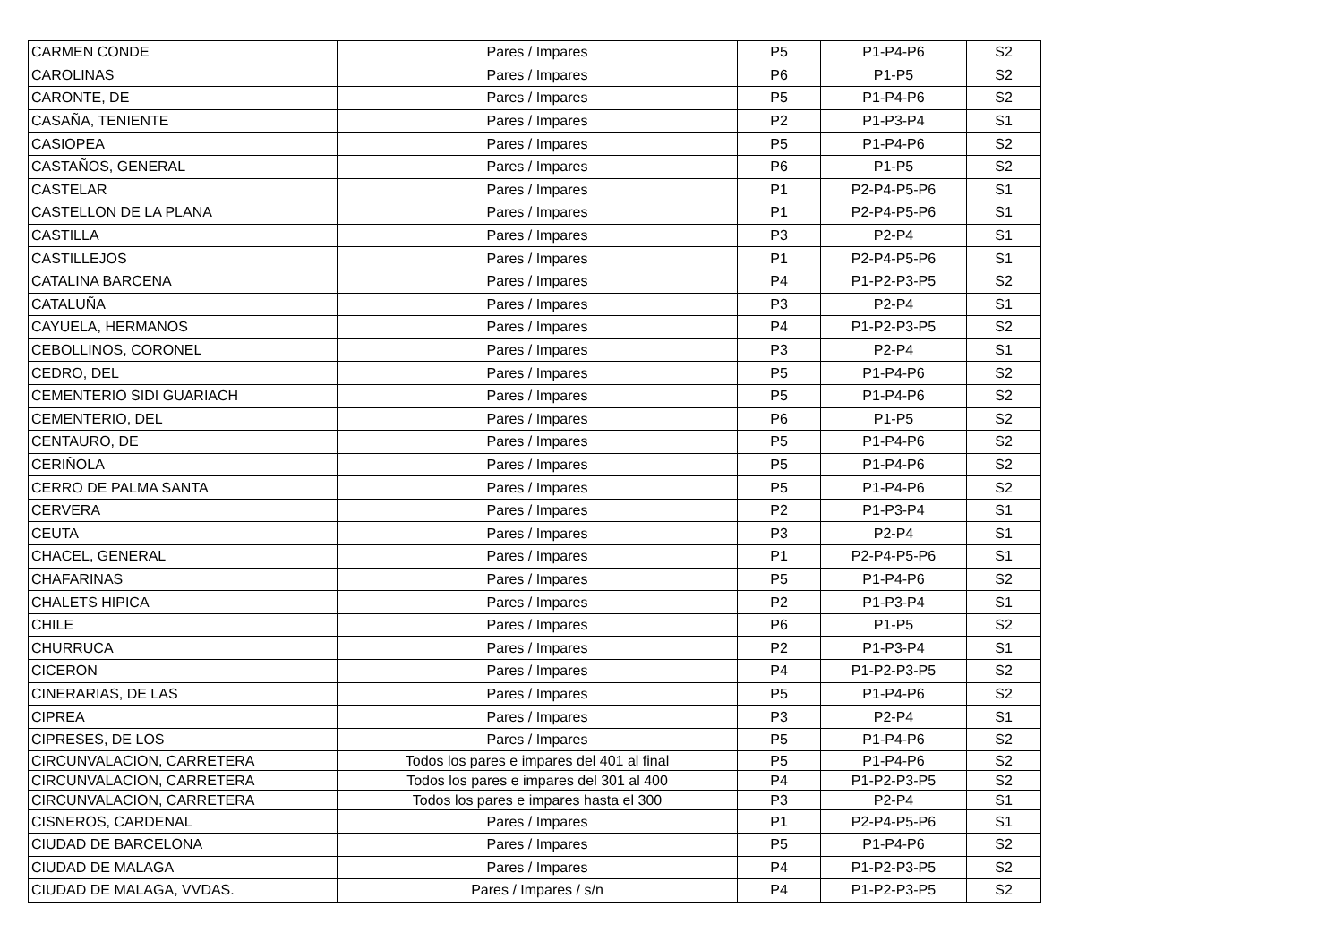| CARMEN CONDE | Pares / Impares | P5 | P1-P4-P6 | S2 |
| CAROLINAS | Pares / Impares | P6 | P1-P5 | S2 |
| CARONTE, DE | Pares / Impares | P5 | P1-P4-P6 | S2 |
| CASAÑA, TENIENTE | Pares / Impares | P2 | P1-P3-P4 | S1 |
| CASIOPEA | Pares / Impares | P5 | P1-P4-P6 | S2 |
| CASTAÑOS, GENERAL | Pares / Impares | P6 | P1-P5 | S2 |
| CASTELAR | Pares / Impares | P1 | P2-P4-P5-P6 | S1 |
| CASTELLON DE LA PLANA | Pares / Impares | P1 | P2-P4-P5-P6 | S1 |
| CASTILLA | Pares / Impares | P3 | P2-P4 | S1 |
| CASTILLEJOS | Pares / Impares | P1 | P2-P4-P5-P6 | S1 |
| CATALINA BARCENA | Pares / Impares | P4 | P1-P2-P3-P5 | S2 |
| CATALUÑA | Pares / Impares | P3 | P2-P4 | S1 |
| CAYUELA, HERMANOS | Pares / Impares | P4 | P1-P2-P3-P5 | S2 |
| CEBOLLINOS, CORONEL | Pares / Impares | P3 | P2-P4 | S1 |
| CEDRO, DEL | Pares / Impares | P5 | P1-P4-P6 | S2 |
| CEMENTERIO SIDI GUARIACH | Pares / Impares | P5 | P1-P4-P6 | S2 |
| CEMENTERIO, DEL | Pares / Impares | P6 | P1-P5 | S2 |
| CENTAURO, DE | Pares / Impares | P5 | P1-P4-P6 | S2 |
| CERIÑOLA | Pares / Impares | P5 | P1-P4-P6 | S2 |
| CERRO DE PALMA SANTA | Pares / Impares | P5 | P1-P4-P6 | S2 |
| CERVERA | Pares / Impares | P2 | P1-P3-P4 | S1 |
| CEUTA | Pares / Impares | P3 | P2-P4 | S1 |
| CHACEL, GENERAL | Pares / Impares | P1 | P2-P4-P5-P6 | S1 |
| CHAFARINAS | Pares / Impares | P5 | P1-P4-P6 | S2 |
| CHALETS HIPICA | Pares / Impares | P2 | P1-P3-P4 | S1 |
| CHILE | Pares / Impares | P6 | P1-P5 | S2 |
| CHURRUCA | Pares / Impares | P2 | P1-P3-P4 | S1 |
| CICERON | Pares / Impares | P4 | P1-P2-P3-P5 | S2 |
| CINERARIAS, DE LAS | Pares / Impares | P5 | P1-P4-P6 | S2 |
| CIPREA | Pares / Impares | P3 | P2-P4 | S1 |
| CIPRESES, DE LOS | Pares / Impares | P5 | P1-P4-P6 | S2 |
| CIRCUNVALACION, CARRETERA | Todos los pares e impares del 401 al final | P5 | P1-P4-P6 | S2 |
| CIRCUNVALACION, CARRETERA | Todos los pares e impares del 301 al 400 | P4 | P1-P2-P3-P5 | S2 |
| CIRCUNVALACION, CARRETERA | Todos los pares e impares hasta el 300 | P3 | P2-P4 | S1 |
| CISNEROS, CARDENAL | Pares / Impares | P1 | P2-P4-P5-P6 | S1 |
| CIUDAD DE BARCELONA | Pares / Impares | P5 | P1-P4-P6 | S2 |
| CIUDAD DE MALAGA | Pares / Impares | P4 | P1-P2-P3-P5 | S2 |
| CIUDAD DE MALAGA, VVDAS. | Pares / Impares / s/n | P4 | P1-P2-P3-P5 | S2 |